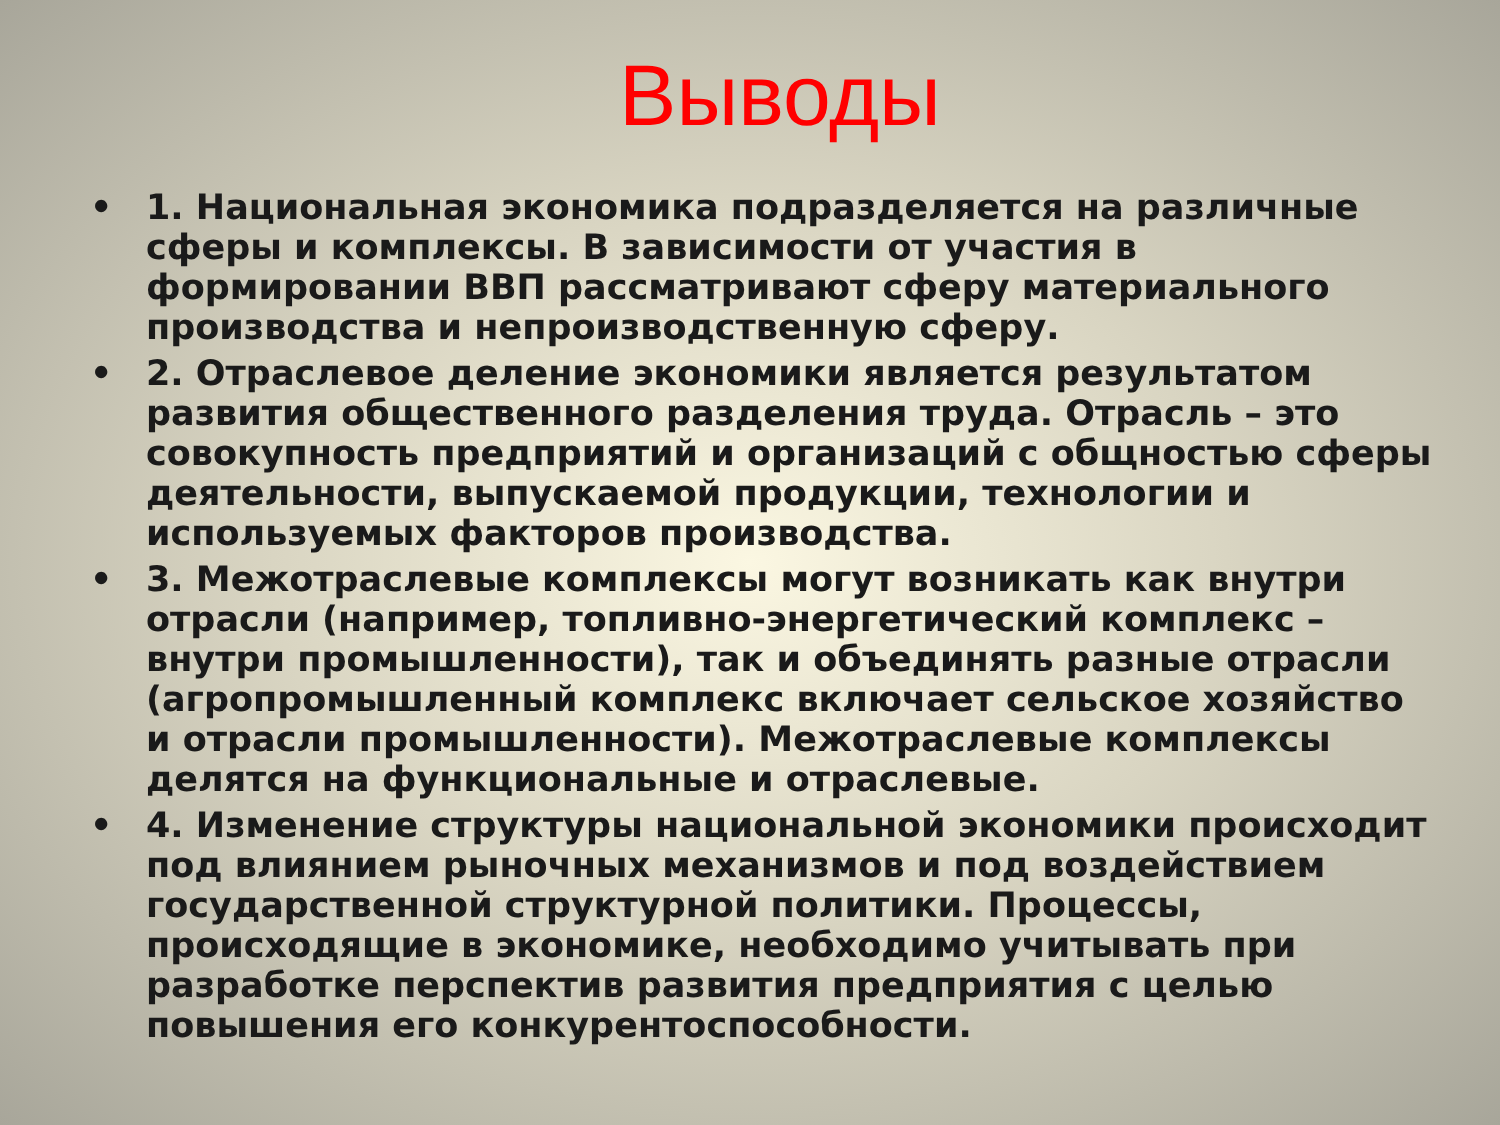Выводы
• 1. Национальная экономика подразделяется на различные сферы и комплексы. В зависимости от участия в формировании ВВП рассматривают сферу материального производства и непроизводственную сферу.
• 2. Отраслевое деление экономики является результатом развития общественного разделения труда. Отрасль – это совокупность предприятий и организаций с общностью сферы деятельности, выпускаемой продукции, технологии и используемых факторов производства.
• 3. Межотраслевые комплексы могут возникать как внутри отрасли (например, топливно-энергетический комплекс – внутри промышленности), так и объединять разные отрасли (агропромышленный комплекс включает сельское хозяйство и отрасли промышленности). Межотраслевые комплексы делятся на функциональные и отраслевые.
• 4. Изменение структуры национальной экономики происходит под влиянием рыночных механизмов и под воздействием государственной структурной политики. Процессы, происходящие в экономике, необходимо учитывать при разработке перспектив развития предприятия с целью повышения его конкурентоспособности.